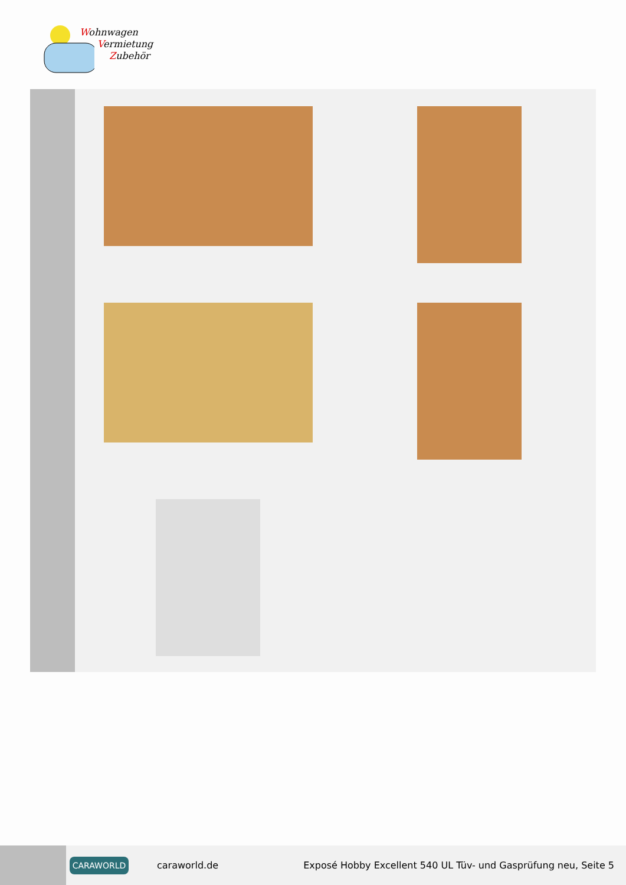Wohnwagen
Vermietung
Zubehör
CARAWORLD
caraworld.de
Exposé Hobby Excellent 540 UL Tüv- und Gasprüfung neu, Seite 5